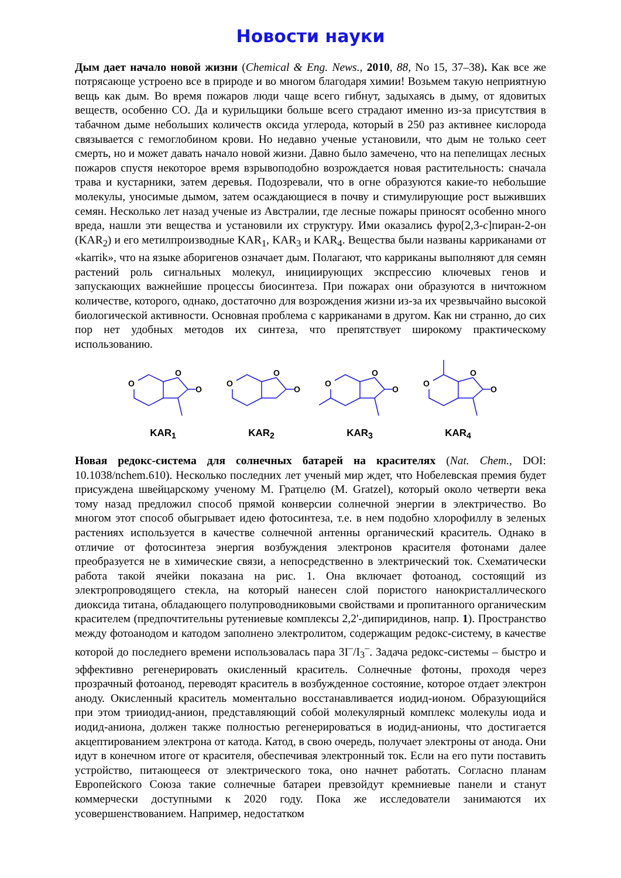Новости науки
Дым дает начало новой жизни (Chemical & Eng. News., 2010, 88, No 15, 37–38). Как все же потрясающе устроено все в природе и во многом благодаря химии! Возьмем такую неприятную вещь как дым. Во время пожаров люди чаще всего гибнут, задыхаясь в дыму, от ядовитых веществ, особенно CO. Да и курильщики больше всего страдают именно из-за присутствия в табачном дыме небольших количеств оксида углерода, который в 250 раз активнее кислорода связывается с гемоглобином крови. Но недавно ученые установили, что дым не только сеет смерть, но и может давать начало новой жизни. Давно было замечено, что на пепелищах лесных пожаров спустя некоторое время взрывоподобно возрождается новая растительность: сначала трава и кустарники, затем деревья. Подозревали, что в огне образуются какие-то небольшие молекулы, уносимые дымом, затем осаждающиеся в почву и стимулирующие рост выживших семян. Несколько лет назад ученые из Австралии, где лесные пожары приносят особенно много вреда, нашли эти вещества и установили их структуру. Ими оказались фуро[2,3-c]пиран-2-он (KAR<sub>2</sub>) и его метилпроизводные KAR<sub>1</sub>, KAR<sub>3</sub> и KAR<sub>4</sub>. Вещества были названы карриканами от «karrik», что на языке аборигенов означает дым. Полагают, что карриканы выполняют для семян растений роль сигнальных молекул, инициирующих экспрессию ключевых генов и запускающих важнейшие процессы биосинтеза. При пожарах они образуются в ничтожном количестве, которого, однако, достаточно для возрождения жизни из-за их чрезвычайно высокой биологической активности. Основная проблема с карриканами в другом. Как ни странно, до сих пор нет удобных методов их синтеза, что препятствует широкому практическому использованию.
O
O
O
KAR<sub>1</sub>
O
O
O
KAR<sub>2</sub>
O
O
O
KAR<sub>3</sub>
O
O
O
KAR<sub>4</sub>
Новая редокс-система для солнечных батарей на красителях (Nat. Chem., DOI: 10.1038/nchem.610). Несколько последних лет ученый мир ждет, что Нобелевская премия будет присуждена швейцарскому ученому М. Гратцелю (M. Gratzel), который около четверти века тому назад предложил способ прямой конверсии солнечной энергии в электричество. Во многом этот способ обыгрывает идею фотосинтеза, т.е. в нем подобно хлорофиллу в зеленых растениях используется в качестве солнечной антенны органический краситель. Однако в отличие от фотосинтеза энергия возбуждения электронов красителя фотонами далее преобразуется не в химические связи, а непосредственно в электрический ток. Схематически работа такой ячейки показана на рис. 1. Она включает фотоанод, состоящий из электропроводящего стекла, на который нанесен слой пористого нанокристаллического диоксида титана, обладающего полупроводниковыми свойствами и пропитанного органическим красителем (предпочтительны рутениевые комплексы 2,2'-дипиридинов, напр. 1). Пространство между фотоанодом и катодом заполнено электролитом, содержащим редокс-систему, в качестве которой до последнего времени использовалась пара 3I<sup>–</sup>/I<sub>3</sub><sup>–</sup>. Задача редокс-системы – быстро и эффективно регенерировать окисленный краситель. Солнечные фотоны, проходя через прозрачный фотоанод, переводят краситель в возбужденное состояние, которое отдает электрон аноду. Окисленный краситель моментально восстанавливается иодид-ионом. Образующийся при этом трииодид-анион, представляющий собой молекулярный комплекс молекулы иода и иодид-аниона, должен также полностью регенерироваться в иодид-анионы, что достигается акцептированием электрона от катода. Катод, в свою очередь, получает электроны от анода. Они идут в конечном итоге от красителя, обеспечивая электронный ток. Если на его пути поставить устройство, питающееся от электрического тока, оно начнет работать. Согласно планам Европейского Союза такие солнечные батареи превзойдут кремниевые панели и станут коммерчески доступными к 2020 году. Пока же исследователи занимаются их усовершенствованием. Например, недостатком